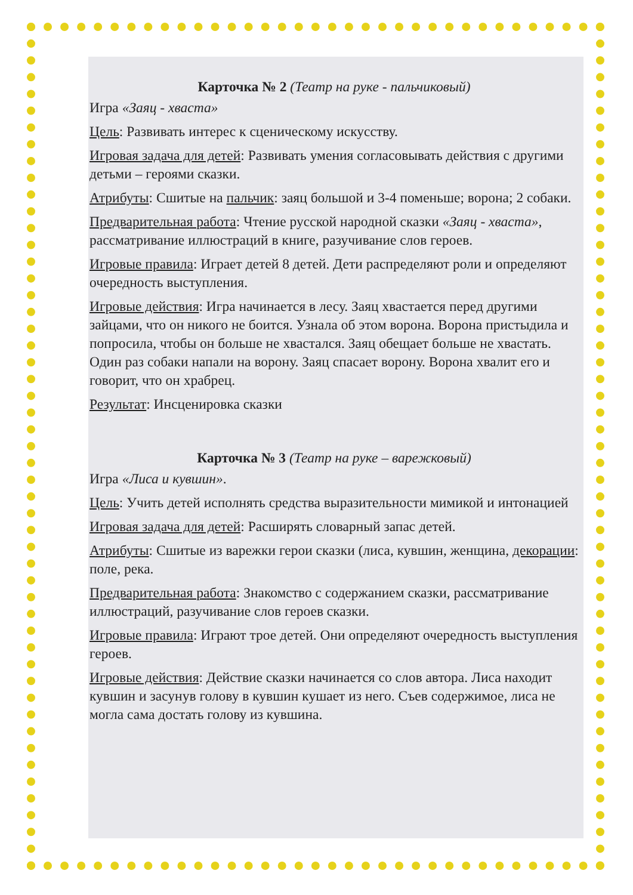Карточка № 2 (Театр на руке - пальчиковый)
Игра «Заяц - хваста»
Цель: Развивать интерес к сценическому искусству.
Игровая задача для детей: Развивать умения согласовывать действия с другими детьми – героями сказки.
Атрибуты: Сшитые на пальчик: заяц большой и 3-4 поменьше; ворона; 2 собаки.
Предварительная работа: Чтение русской народной сказки «Заяц - хваста», рассматривание иллюстраций в книге, разучивание слов героев.
Игровые правила: Играет детей 8 детей. Дети распределяют роли и определяют очередность выступления.
Игровые действия: Игра начинается в лесу. Заяц хвастается перед другими зайцами, что он никого не боится. Узнала об этом ворона. Ворона пристыдила и попросила, чтобы он больше не хвастался. Заяц обещает больше не хвастать. Один раз собаки напали на ворону. Заяц спасает ворону. Ворона хвалит его и говорит, что он храбрец.
Результат: Инсценировка сказки
Карточка № 3 (Театр на руке – варежковый)
Игра «Лиса и кувшин».
Цель: Учить детей исполнять средства выразительности мимикой и интонацией
Игровая задача для детей: Расширять словарный запас детей.
Атрибуты: Сшитые из варежки герои сказки (лиса, кувшин, женщина, декорации: поле, река.
Предварительная работа: Знакомство с содержанием сказки, рассматривание иллюстраций, разучивание слов героев сказки.
Игровые правила: Играют трое детей. Они определяют очередность выступления героев.
Игровые действия: Действие сказки начинается со слов автора. Лиса находит кувшин и засунув голову в кувшин кушает из него. Съев содержимое, лиса не могла сама достать голову из кувшина.